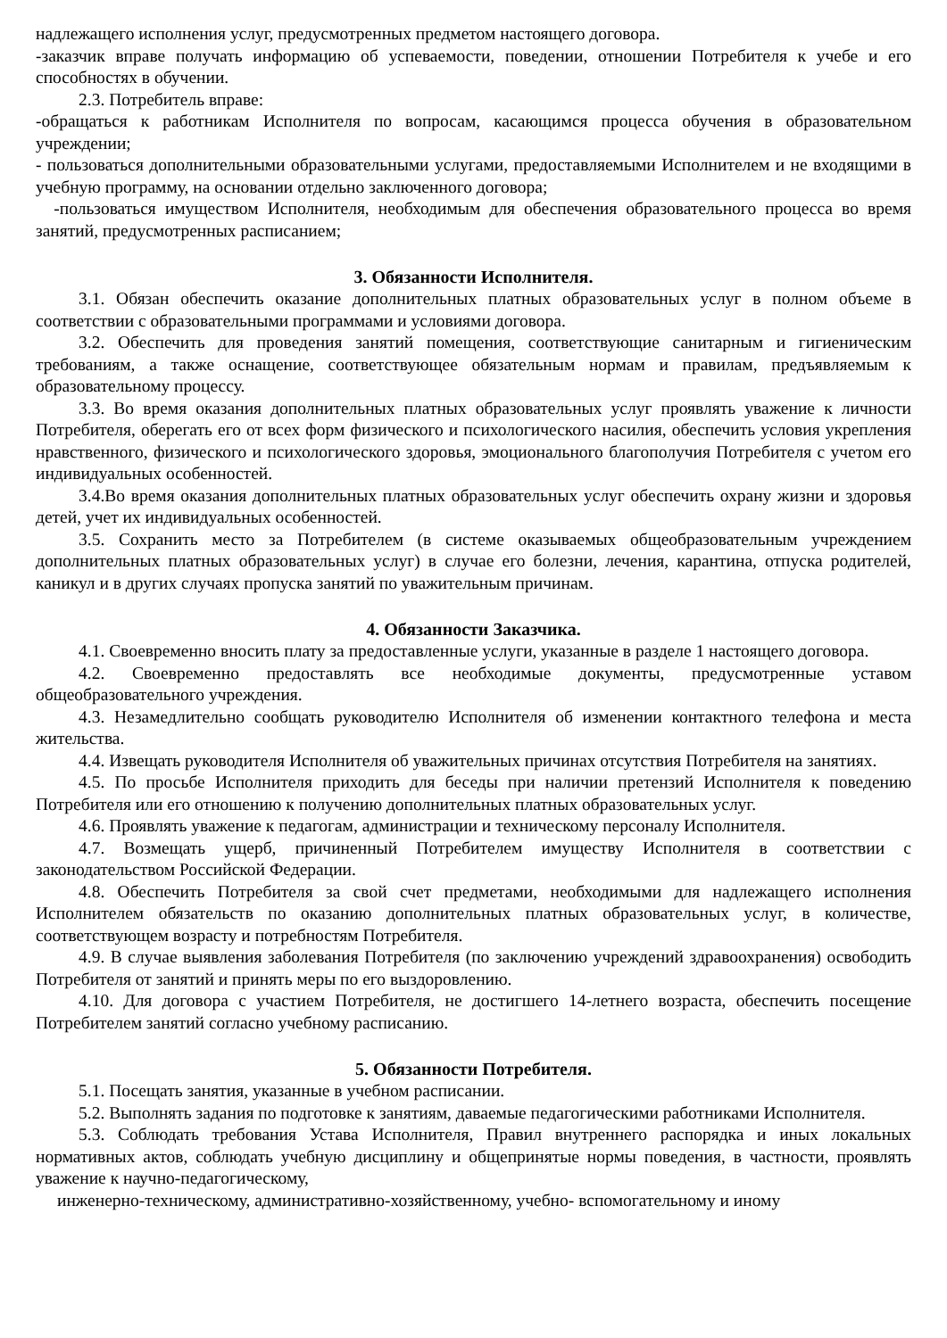надлежащего исполнения услуг, предусмотренных предметом настоящего договора.
-заказчик вправе получать информацию об успеваемости, поведении, отношении Потребителя к учебе и его способностях в обучении.
2.3. Потребитель вправе:
-обращаться к работникам Исполнителя по вопросам, касающимся процесса обучения в образовательном учреждении;
- пользоваться дополнительными образовательными услугами, предоставляемыми Исполнителем и не входящими в учебную программу, на основании отдельно заключенного договора;
-пользоваться имуществом Исполнителя, необходимым для обеспечения образовательного процесса во время занятий, предусмотренных расписанием;
3. Обязанности Исполнителя.
3.1. Обязан обеспечить оказание дополнительных платных образовательных услуг в полном объеме в соответствии с образовательными программами и условиями договора.
3.2. Обеспечить для проведения занятий помещения, соответствующие санитарным и гигиеническим требованиям, а также оснащение, соответствующее обязательным нормам и правилам, предъявляемым к образовательному процессу.
3.3. Во время оказания дополнительных платных образовательных услуг проявлять уважение к личности Потребителя, оберегать его от всех форм физического и психологического насилия, обеспечить условия укрепления нравственного, физического и психологического здоровья, эмоционального благополучия Потребителя с учетом его индивидуальных особенностей.
3.4.Во время оказания дополнительных платных образовательных услуг обеспечить охрану жизни и здоровья детей, учет их индивидуальных особенностей.
3.5. Сохранить место за Потребителем (в системе оказываемых общеобразовательным учреждением дополнительных платных образовательных услуг) в случае его болезни, лечения, карантина, отпуска родителей, каникул и в других случаях пропуска занятий по уважительным причинам.
4. Обязанности Заказчика.
4.1. Своевременно вносить плату за предоставленные услуги, указанные в разделе 1 настоящего договора.
4.2. Своевременно предоставлять все необходимые документы, предусмотренные уставом общеобразовательного учреждения.
4.3. Незамедлительно сообщать руководителю Исполнителя об изменении контактного телефона и места жительства.
4.4. Извещать руководителя Исполнителя об уважительных причинах отсутствия Потребителя на занятиях.
4.5. По просьбе Исполнителя приходить для беседы при наличии претензий Исполнителя к поведению Потребителя или его отношению к получению дополнительных платных образовательных услуг.
4.6. Проявлять уважение к педагогам, администрации и техническому персоналу Исполнителя.
4.7. Возмещать ущерб, причиненный Потребителем имуществу Исполнителя в соответствии с законодательством Российской Федерации.
4.8. Обеспечить Потребителя за свой счет предметами, необходимыми для надлежащего исполнения Исполнителем обязательств по оказанию дополнительных платных образовательных услуг, в количестве, соответствующем возрасту и потребностям Потребителя.
4.9. В случае выявления заболевания Потребителя (по заключению учреждений здравоохранения) освободить Потребителя от занятий и принять меры по его выздоровлению.
4.10. Для договора с участием Потребителя, не достигшего 14-летнего возраста, обеспечить посещение Потребителем занятий согласно учебному расписанию.
5. Обязанности Потребителя.
5.1. Посещать занятия, указанные в учебном расписании.
5.2. Выполнять задания по подготовке к занятиям, даваемые педагогическими работниками Исполнителя.
5.3. Соблюдать требования Устава Исполнителя, Правил внутреннего распорядка и иных локальных нормативных актов, соблюдать учебную дисциплину и общепринятые нормы поведения, в частности, проявлять уважение к научно-педагогическому,
инженерно-техническому, административно-хозяйственному, учебно- вспомогательному и иному